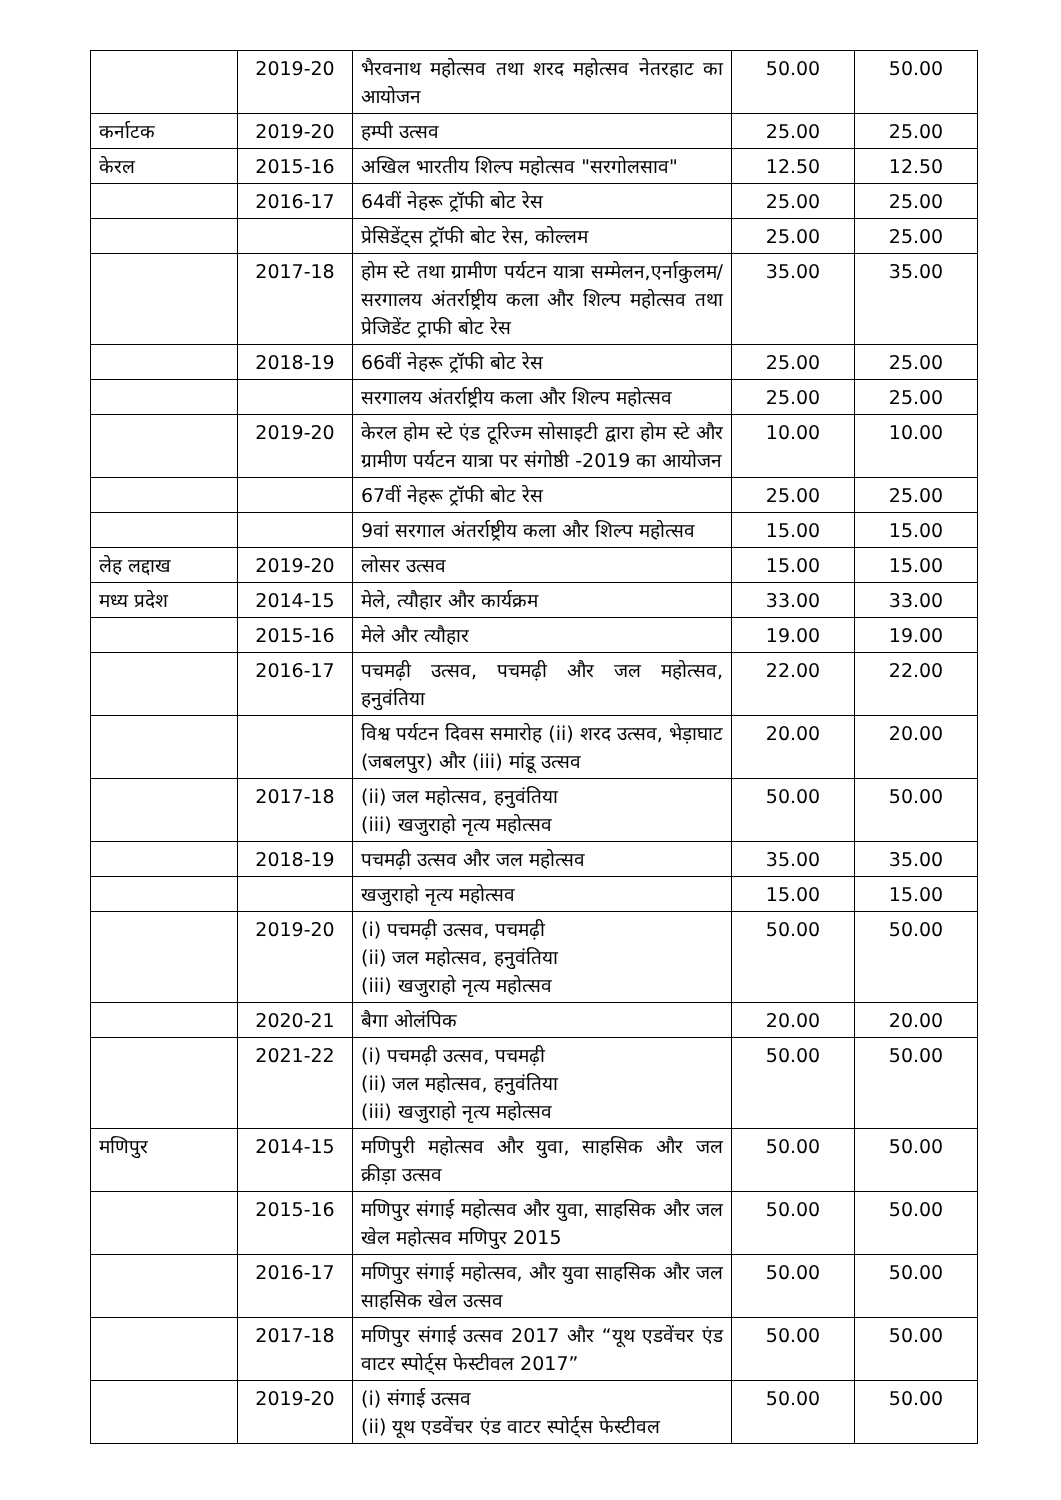| | 2019-20 | भैरवनाथ महोत्सव तथा शरद महोत्सव नेतरहाट का आयोजन | 50.00 | 50.00 |
| कर्नाटक | 2019-20 | हम्पी उत्सव | 25.00 | 25.00 |
| केरल | 2015-16 | अखिल भारतीय शिल्प महोत्सव "सरगोलसाव" | 12.50 | 12.50 |
| | 2016-17 | 64वीं नेहरू ट्रॉफी बोट रेस | 25.00 | 25.00 |
| | | प्रेसिडेंट्स ट्रॉफी बोट रेस, कोल्लम | 25.00 | 25.00 |
| | 2017-18 | होम स्टे तथा ग्रामीण पर्यटन यात्रा सम्मेलन,एर्नाकुलम/सरगालय अंतर्राष्ट्रीय कला और शिल्प महोत्सव तथा प्रेजिडेंट ट्राफी बोट रेस | 35.00 | 35.00 |
| | 2018-19 | 66वीं नेहरू ट्रॉफी बोट रेस | 25.00 | 25.00 |
| | | सरगालय अंतर्राष्ट्रीय कला और शिल्प महोत्सव | 25.00 | 25.00 |
| | 2019-20 | केरल होम स्टे एंड टूरिज्म सोसाइटी द्वारा होम स्टे और ग्रामीण पर्यटन यात्रा पर संगोष्ठी -2019 का आयोजन | 10.00 | 10.00 |
| | | 67वीं नेहरू ट्रॉफी बोट रेस | 25.00 | 25.00 |
| | | 9वां सरगाल अंतर्राष्ट्रीय कला और शिल्प महोत्सव | 15.00 | 15.00 |
| लेह लद्दाख | 2019-20 | लोसर उत्सव | 15.00 | 15.00 |
| मध्य प्रदेश | 2014-15 | मेले, त्यौहार और कार्यक्रम | 33.00 | 33.00 |
| | 2015-16 | मेले और त्यौहार | 19.00 | 19.00 |
| | 2016-17 | पचमढ़ी उत्सव, पचमढ़ी और जल महोत्सव, हनुवंतिया | 22.00 | 22.00 |
| | | विश्व पर्यटन दिवस समारोह (ii) शरद उत्सव, भेड़ाघाट (जबलपुर) और (iii) मांडू उत्सव | 20.00 | 20.00 |
| | 2017-18 | (ii) जल महोत्सव, हनुवंतिया (iii) खजुराहो नृत्य महोत्सव | 50.00 | 50.00 |
| | 2018-19 | पचमढ़ी उत्सव और जल महोत्सव | 35.00 | 35.00 |
| | | खजुराहो नृत्य महोत्सव | 15.00 | 15.00 |
| | 2019-20 | (i) पचमढ़ी उत्सव, पचमढ़ी (ii) जल महोत्सव, हनुवंतिया (iii) खजुराहो नृत्य महोत्सव | 50.00 | 50.00 |
| | 2020-21 | बैगा ओलंपिक | 20.00 | 20.00 |
| | 2021-22 | (i) पचमढ़ी उत्सव, पचमढ़ी (ii) जल महोत्सव, हनुवंतिया (iii) खजुराहो नृत्य महोत्सव | 50.00 | 50.00 |
| मणिपुर | 2014-15 | मणिपुरी महोत्सव और युवा, साहसिक और जल क्रीड़ा उत्सव | 50.00 | 50.00 |
| | 2015-16 | मणिपुर संगाई महोत्सव और युवा, साहसिक और जल खेल महोत्सव मणिपुर 2015 | 50.00 | 50.00 |
| | 2016-17 | मणिपुर संगाई महोत्सव, और युवा साहसिक और जल साहसिक खेल उत्सव | 50.00 | 50.00 |
| | 2017-18 | मणिपुर संगाई उत्सव 2017 और “यूथ एडवेंचर एंड वाटर स्पोर्ट्स फेस्टीवल 2017” | 50.00 | 50.00 |
| | 2019-20 | (i) संगाई उत्सव (ii) यूथ एडवेंचर एंड वाटर स्पोर्ट्स फेस्टीवल | 50.00 | 50.00 |